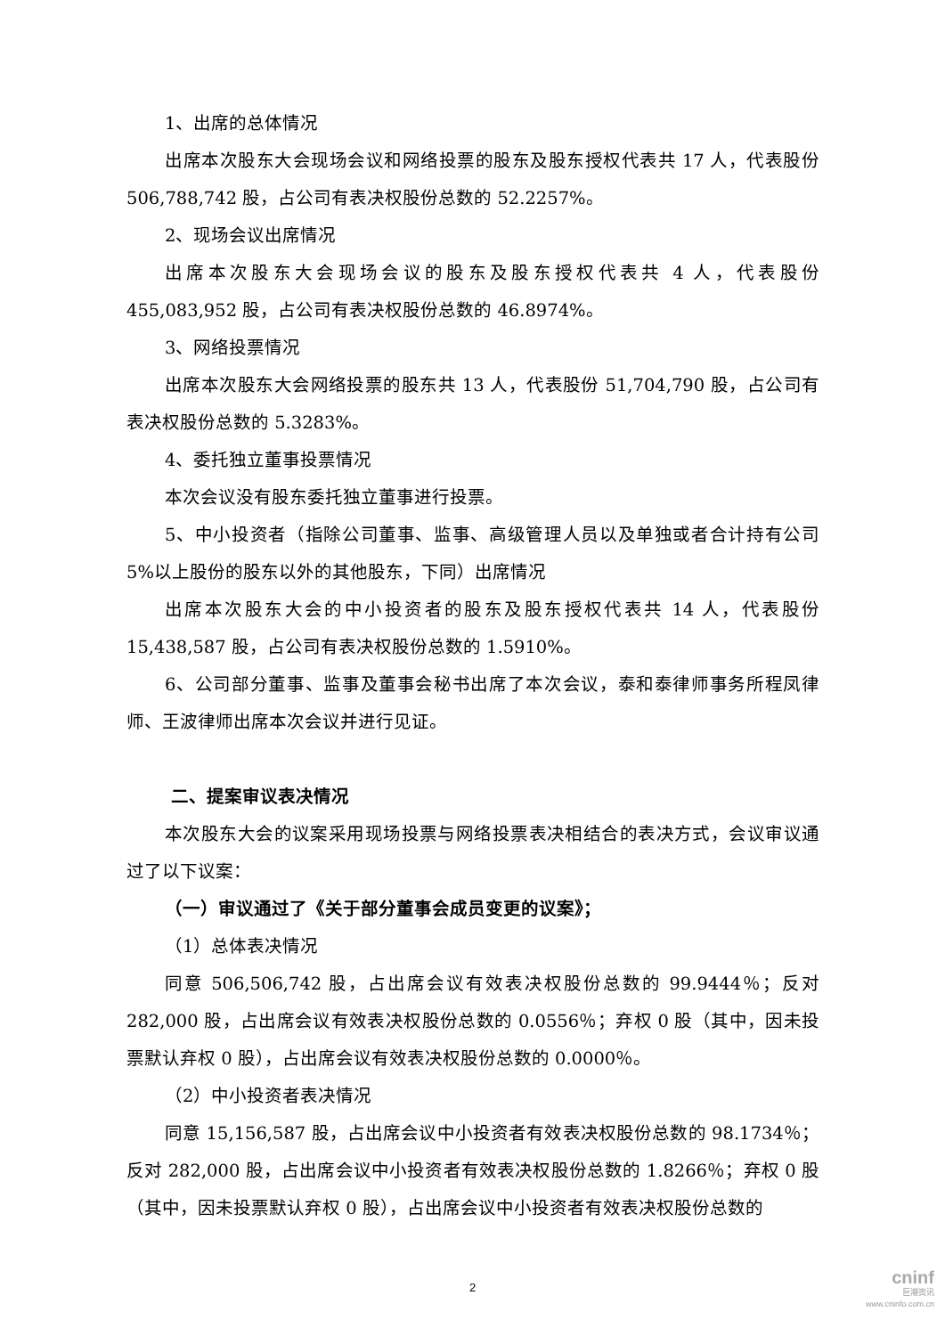1、出席的总体情况
出席本次股东大会现场会议和网络投票的股东及股东授权代表共 17 人，代表股份 506,788,742 股，占公司有表决权股份总数的 52.2257%。
2、现场会议出席情况
出席本次股东大会现场会议的股东及股东授权代表共 4 人，代表股份 455,083,952 股，占公司有表决权股份总数的 46.8974%。
3、网络投票情况
出席本次股东大会网络投票的股东共 13 人，代表股份 51,704,790 股，占公司有表决权股份总数的 5.3283%。
4、委托独立董事投票情况
本次会议没有股东委托独立董事进行投票。
5、中小投资者（指除公司董事、监事、高级管理人员以及单独或者合计持有公司 5%以上股份的股东以外的其他股东，下同）出席情况
出席本次股东大会的中小投资者的股东及股东授权代表共 14 人，代表股份 15,438,587 股，占公司有表决权股份总数的 1.5910%。
6、公司部分董事、监事及董事会秘书出席了本次会议，泰和泰律师事务所程凤律师、王波律师出席本次会议并进行见证。
二、提案审议表决情况
本次股东大会的议案采用现场投票与网络投票表决相结合的表决方式，会议审议通过了以下议案：
（一）审议通过了《关于部分董事会成员变更的议案》；
（1）总体表决情况
同意 506,506,742 股，占出席会议有效表决权股份总数的 99.9444％；反对 282,000 股，占出席会议有效表决权股份总数的 0.0556％；弃权 0 股（其中，因未投票默认弃权 0 股），占出席会议有效表决权股份总数的 0.0000％。
（2）中小投资者表决情况
同意 15,156,587 股，占出席会议中小投资者有效表决权股份总数的 98.1734％；反对 282,000 股，占出席会议中小投资者有效表决权股份总数的 1.8266％；弃权 0 股（其中，因未投票默认弃权 0 股），占出席会议中小投资者有效表决权股份总数的
2
cninf
巨潮资讯
www.cninfo.com.cn